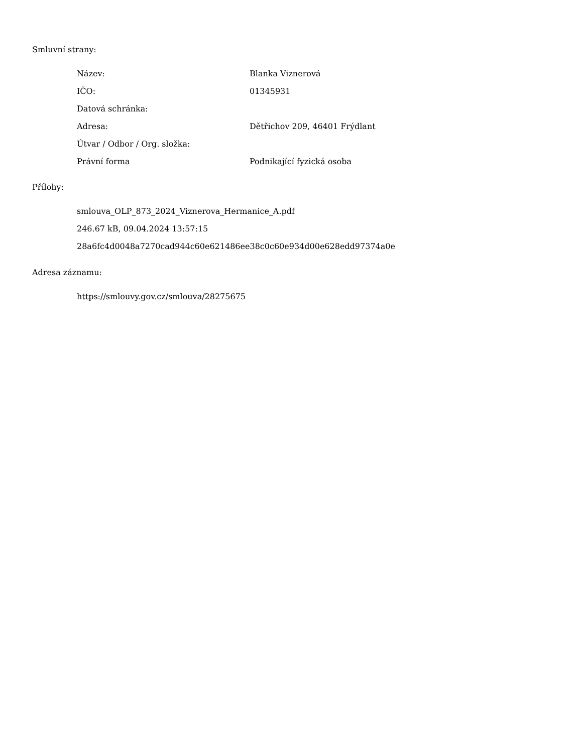Smluvní strany:
| Název: | Blanka Viznerová |
| IČO: | 01345931 |
| Datová schránka: | |
| Adresa: | Dětřichov 209, 46401 Frýdlant |
| Útvar / Odbor / Org. složka: | |
| Právní forma | Podnikající fyzická osoba |
Přílohy:
smlouva_OLP_873_2024_Viznerova_Hermanice_A.pdf
246.67 kB, 09.04.2024 13:57:15
28a6fc4d0048a7270cad944c60e621486ee38c0c60e934d00e628edd97374a0e
Adresa záznamu:
https://smlouvy.gov.cz/smlouva/28275675